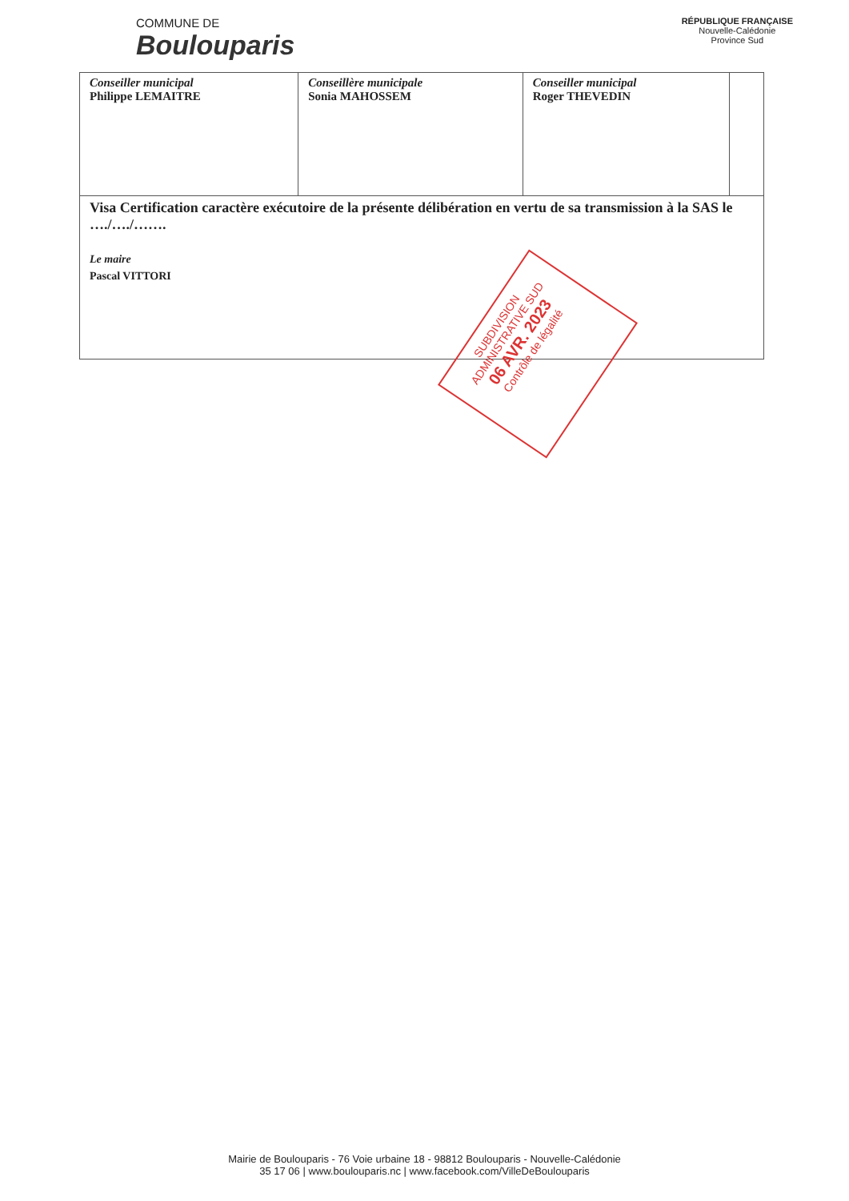COMMUNE DE
Boulouparis
RÉPUBLIQUE FRANÇAISE
Nouvelle-Calédonie
Province Sud
| Conseiller municipal Philippe LEMAITRE | Conseillère municipale Sonia MAHOSSEM | Conseiller municipal Roger THEVEDIN | |
| Visa Certification caractère exécutoire de la présente délibération en vertu de sa transmission à la SAS le …./…./……. Le maire Pascal VITTORI | | | |
SUBDIVISION ADMINISTRATIVE SUD
06 AVR. 2023
Contrôle de légalité
Mairie de Boulouparis - 76 Voie urbaine 18 - 98812 Boulouparis - Nouvelle-Calédonie
35 17 06 | www.boulouparis.nc | www.facebook.com/VilleDeBoulouparis